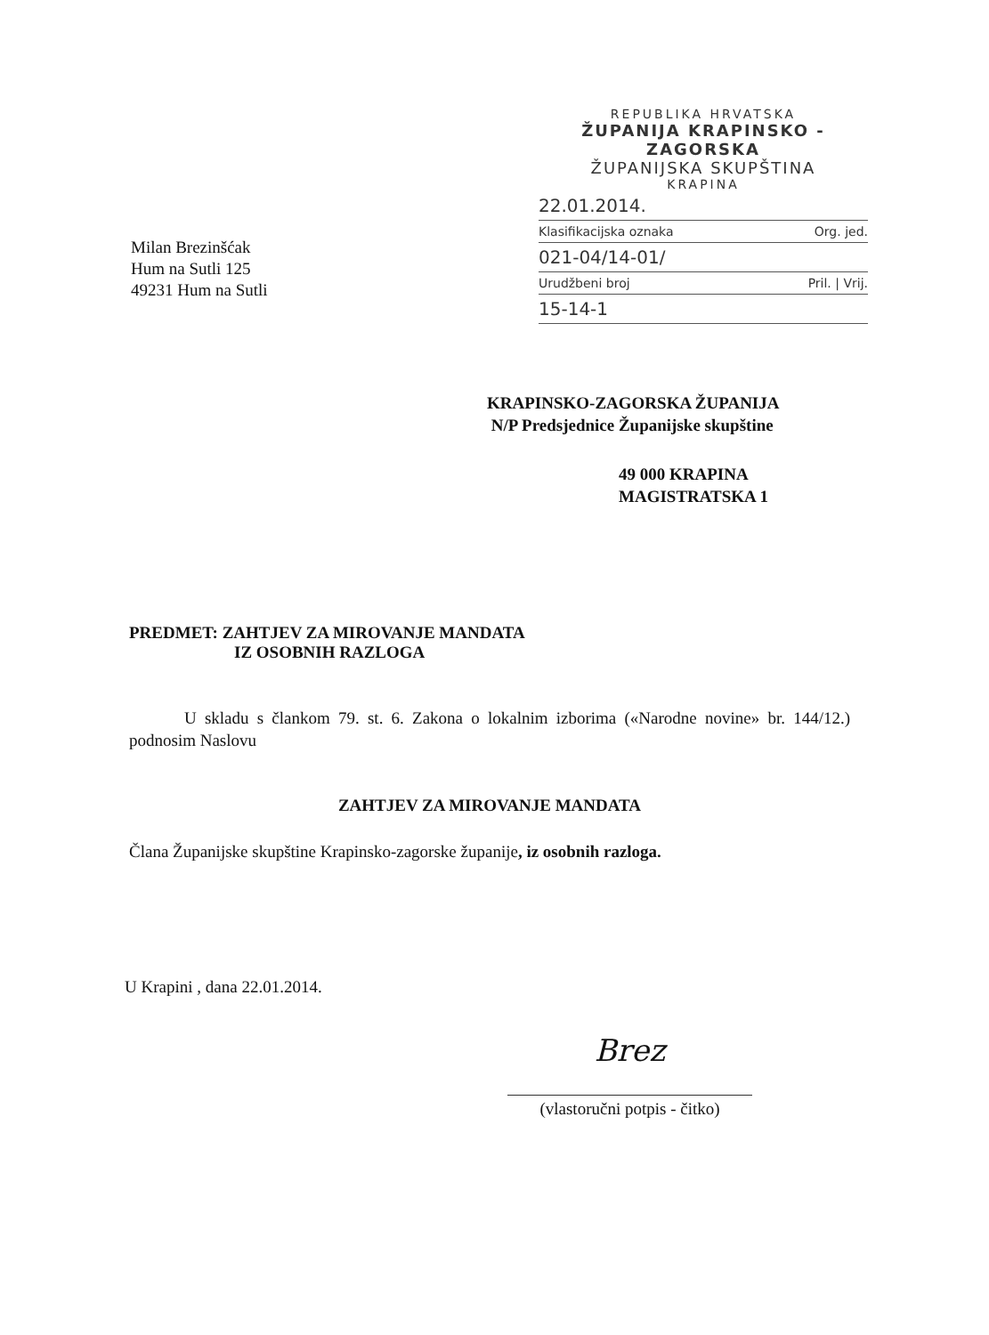REPUBLIKA HRVATSKA
ŽUPANIJA KRAPINSKO - ZAGORSKA
ŽUPANIJSKA SKUPŠTINA
KRAPINA
22.01.2014.
Klasifikacijska oznaka Org. jed.
021-04/14-01/
Urudžbeni broj Pril. | Vrij.
15-14-1
Milan Brezinšćak
Hum na Sutli 125
49231 Hum na Sutli
KRAPINSKO-ZAGORSKA ŽUPANIJA
N/P Predsjednice Županijske skupštine
49 000 KRAPINA
MAGISTRATSKA 1
PREDMET: ZAHTJEV ZA MIROVANJE MANDATA
IZ OSOBNIH RAZLOGA
U skladu s člankom 79. st. 6. Zakona o lokalnim izborima («Narodne novine» br. 144/12.) podnosim Naslovu
ZAHTJEV ZA MIROVANJE MANDATA
Člana Županijske skupštine Krapinsko-zagorske županije, iz osobnih razloga.
U Krapini , dana 22.01.2014.
Brez
(vlastoručni potpis - čitko)